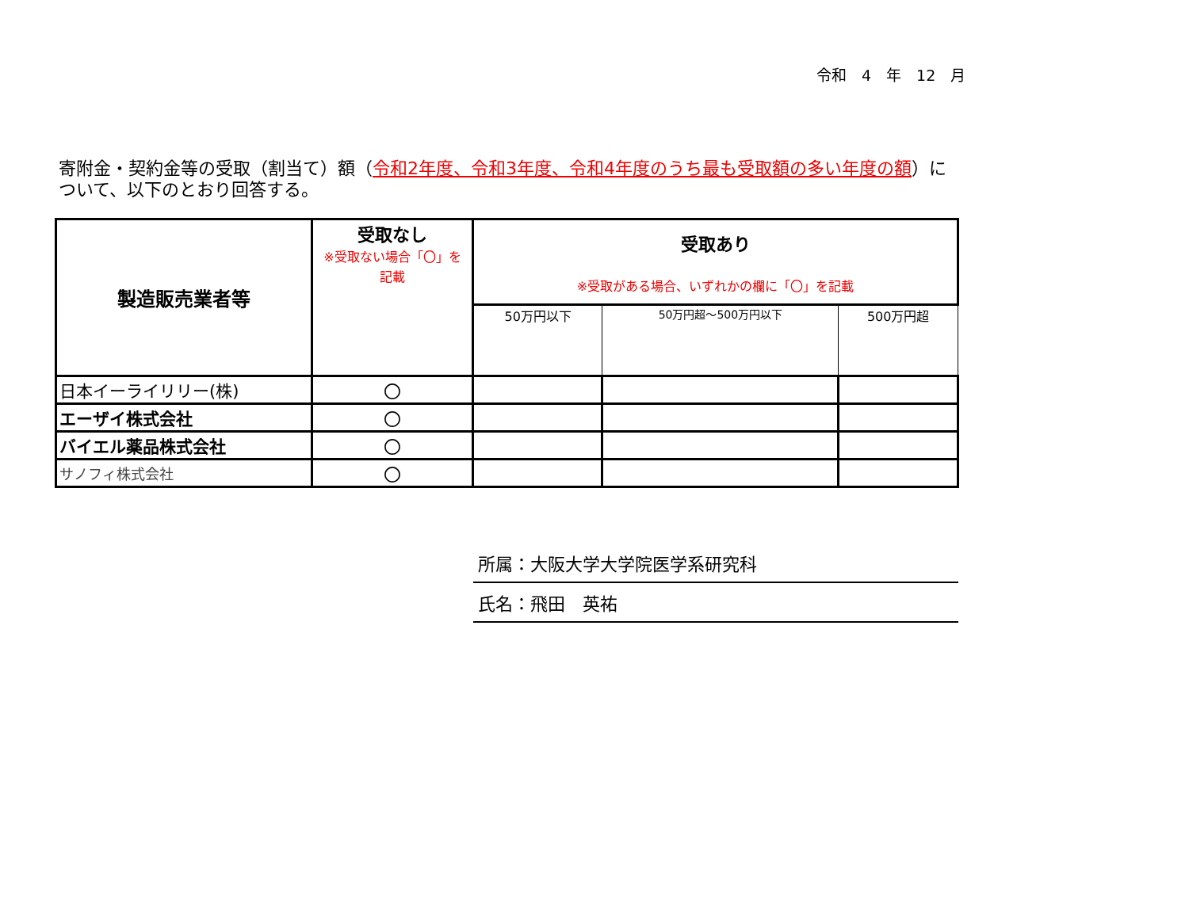令和　4　年　12　月
寄附金・契約金等の受取（割当て）額（令和2年度、令和3年度、令和4年度のうち最も受取額の多い年度の額）について、以下のとおり回答する。
| 製造販売業者等 | 受取なし ※受取ない場合「〇」を 記載 | 受取あり ※受取がある場合、いずれかの欄に「〇」を記載 | | |
| --- | --- | --- | --- | --- |
| | | 50万円以下 | 50万円超～500万円以下 | 500万円超 |
| 日本イーライリリー(株) | 〇 | | | |
| エーザイ株式会社 | 〇 | | | |
| バイエル薬品株式会社 | 〇 | | | |
| サノフィ株式会社 | 〇 | | | |
所属：大阪大学大学院医学系研究科
氏名：飛田　英祐